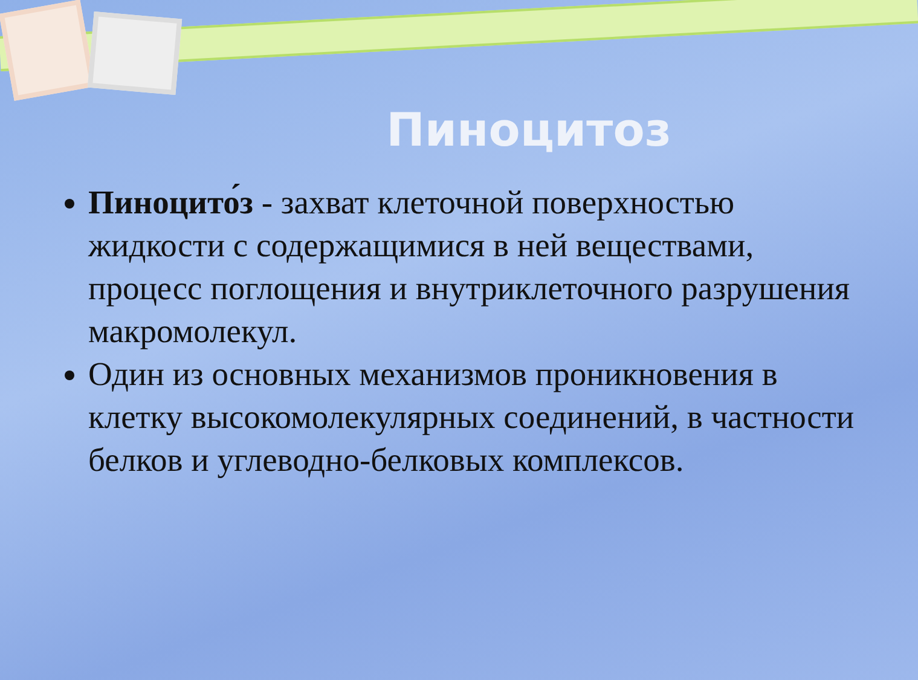Пиноцитоз
Пиноцито́з - захват клеточной поверхностью жидкости с содержащимися в ней веществами, процесс поглощения и внутриклеточного разрушения макромолекул.
Один из основных механизмов проникновения в клетку высокомолекулярных соединений, в частности белков и углеводно-белковых комплексов.